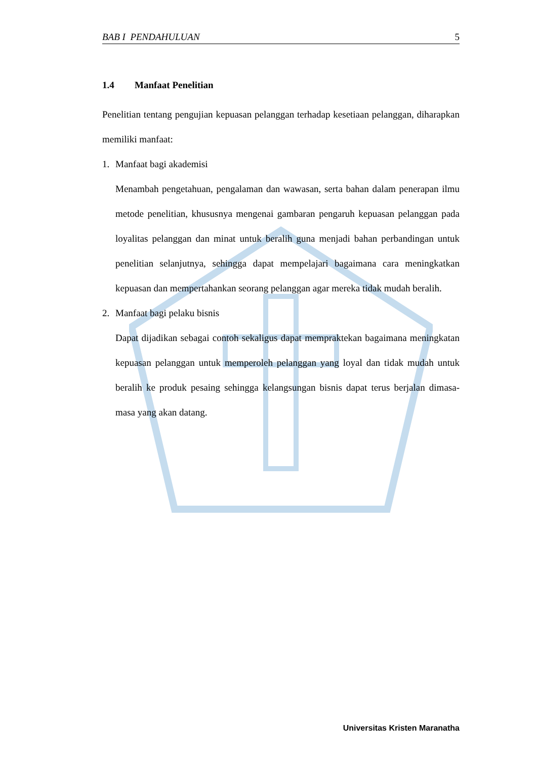BAB I PENDAHULUAN 5
1.4 Manfaat Penelitian
Penelitian tentang pengujian kepuasan pelanggan terhadap kesetiaan pelanggan, diharapkan memiliki manfaat:
1. Manfaat bagi akademisi
Menambah pengetahuan, pengalaman dan wawasan, serta bahan dalam penerapan ilmu metode penelitian, khususnya mengenai gambaran pengaruh kepuasan pelanggan pada loyalitas pelanggan dan minat untuk beralih guna menjadi bahan perbandingan untuk penelitian selanjutnya, sehingga dapat mempelajari bagaimana cara meningkatkan kepuasan dan mempertahankan seorang pelanggan agar mereka tidak mudah beralih.
2. Manfaat bagi pelaku bisnis
Dapat dijadikan sebagai contoh sekaligus dapat mempraktekan bagaimana meningkatan kepuasan pelanggan untuk memperoleh pelanggan yang loyal dan tidak mudah untuk beralih ke produk pesaing sehingga kelangsungan bisnis dapat terus berjalan dimasa-masa yang akan datang.
Universitas Kristen Maranatha